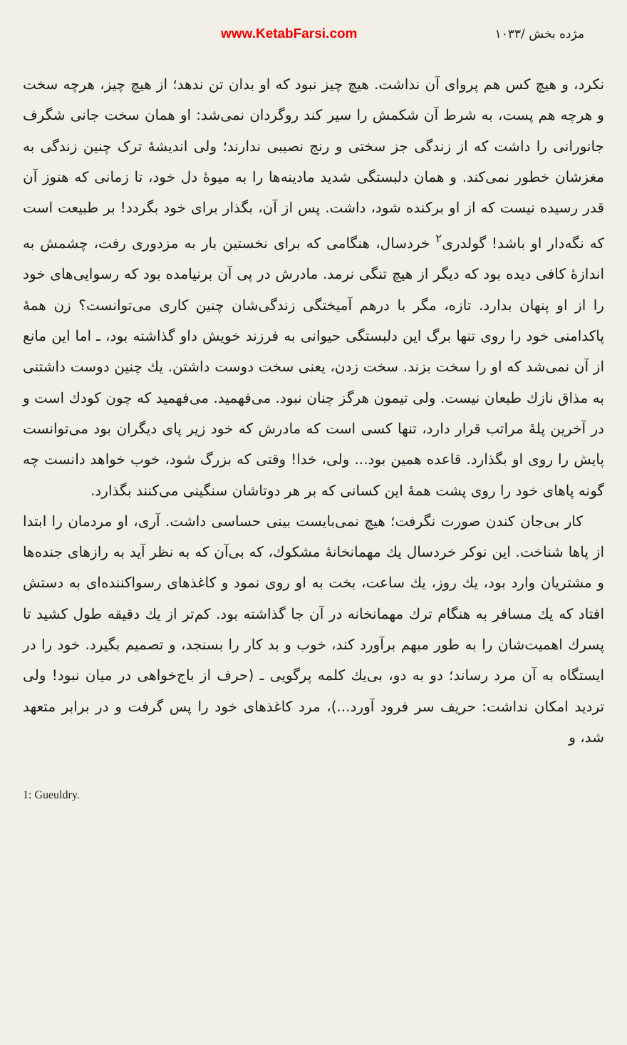www.KetabFarsi.com مژده بخش /۱۰۳۳
نکرد، و هیچ کس هم پروای آن نداشت. هیچ چیز نبود که او بدان تن ندهد؛ از هیچ چیز، هرچه سخت و هرچه هم پست، به شرط آن شکمش را سیر کند روگردان نمی‌شد: او همان سخت جانی شگرف جانورانی را داشت که از زندگی جز سختی و رنج نصیبی ندارند؛ ولی اندیشهٔ ترک چنین زندگی به مغزشان خطور نمی‌کند. و همان دلبستگی شدید مادینه‌ها را به میوهٔ دل خود، تا زمانی که هنوز آن قدر رسیده نیست که از او برکنده شود، داشت. پس از آن، بگذار برای خود بگردد! بر طبیعت است که نگه‌دار او باشد! گولدری<sup>۲</sup> خردسال، هنگامی که برای نخستین بار به مزدوری رفت، چشمش به اندازهٔ کافی دیده بود که دیگر از هیچ تنگی نرمد. مادرش در پی آن برنیامده بود که رسوایی‌های خود را از او پنهان بدارد. تازه، مگر با درهم آمیختگی زندگی‌شان چنین کاری می‌توانست؟ زن همهٔ پاکدامنی خود را روی تنها برگ این دلبستگی حیوانی به فرزند خویش داو گذاشته بود، ـ اما این مانع از آن نمی‌شد که او را سخت بزند. سخت زدن، یعنی سخت دوست داشتن. یك چنین دوست داشتنی به مذاق نازك طبعان نیست. ولی تیمون هرگز چنان نبود. می‌فهمید. می‌فهمید که چون کودك است و در آخرین پلهٔ مراتب قرار دارد، تنها کسی است که مادرش که خود زیر پای دیگران بود می‌توانست پایش را روی او بگذارد. قاعده همین بود... ولی، خدا! وقتی که بزرگ شود، خوب خواهد دانست چه گونه پاهای خود را روی پشت همهٔ این کسانی که بر هر دوتاشان سنگینی می‌کنند بگذارد.
کار بی‌جان کندن صورت نگرفت؛ هیچ نمی‌بایست بینی حساسی داشت. آری، او مردمان را ابتدا از پاها شناخت. این نوکر خردسال یك مهمانخانهٔ مشکوك، که بی‌آن که به نظر آید به رازهای جنده‌ها و مشتریان وارد بود، یك روز، یك ساعت، بخت به او روی نمود و کاغذهای رسواکننده‌ای به دستش افتاد که یك مسافر به هنگام ترك مهمانخانه در آن جا گذاشته بود. کم‌تر از یك دقیقه طول کشید تا پسرك اهمیت‌شان را به طور مبهم برآورد کند، خوب و بد کار را بسنجد، و تصمیم بگیرد. خود را در ایستگاه به آن مرد رساند؛ دو به دو، بی‌یك کلمه پرگویی ـ (حرف از باج‌خواهی در میان نبود! ولی تردید امکان نداشت: حریف سر فرود آورد...)، مرد کاغذهای خود را پس گرفت و در برابر متعهد شد، و
1: Gueuldry.